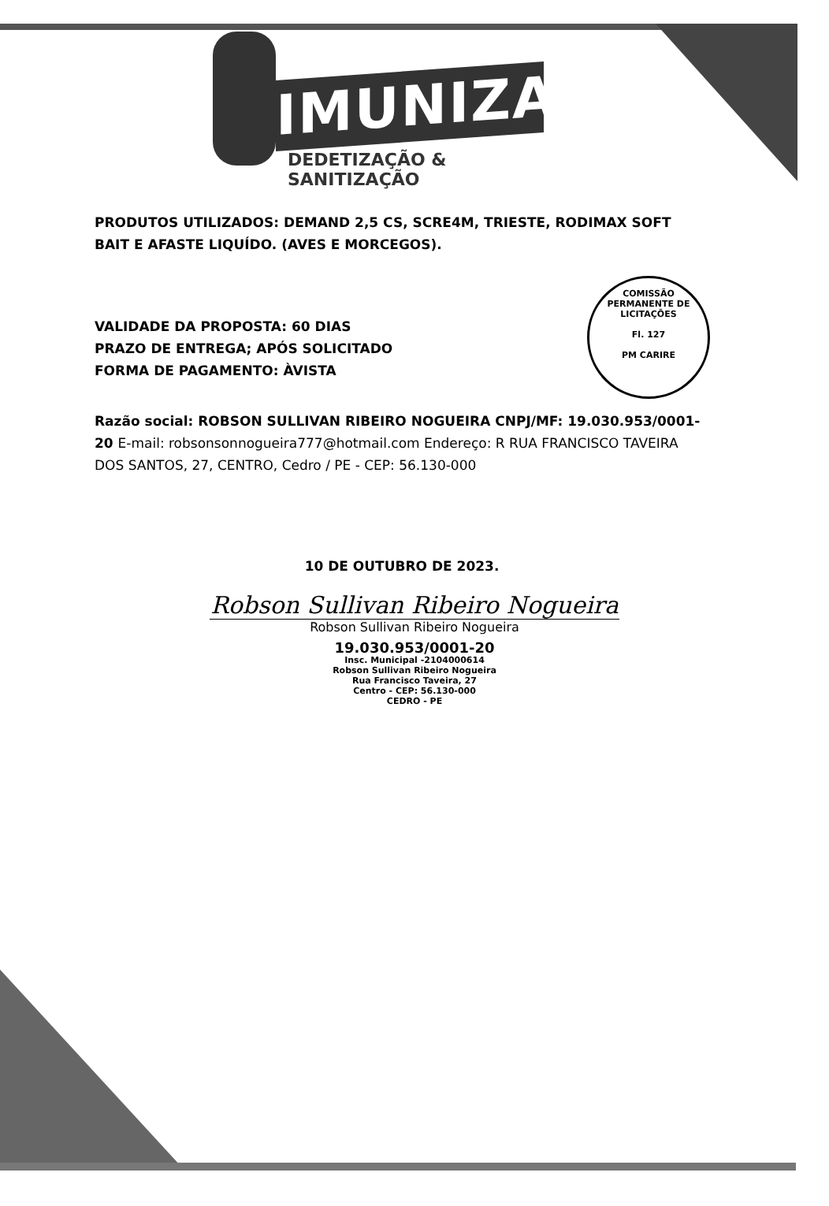IMUNIZAR
DEDETIZAÇÃO & SANITIZAÇÃO
COMISSÃO PERMANENTE DE LICITAÇÕES
Fl. 127
PM CARIRE
PRODUTOS UTILIZADOS: DEMAND 2,5 CS, SCRE4M, TRIESTE, RODIMAX SOFT BAIT E AFASTE LIQUÍDO. (AVES E MORCEGOS).
VALIDADE DA PROPOSTA: 60 DIAS
PRAZO DE ENTREGA; APÓS SOLICITADO
FORMA DE PAGAMENTO: ÀVISTA
Razão social: ROBSON SULLIVAN RIBEIRO NOGUEIRA CNPJ/MF: 19.030.953/0001-20 E-mail: robsonsonnogueira777@hotmail.com Endereço: R RUA FRANCISCO TAVEIRA DOS SANTOS, 27, CENTRO, Cedro / PE - CEP: 56.130-000
10 DE OUTUBRO DE 2023.
Robson Sullivan Ribeiro Nogueira
Robson Sullivan Ribeiro Nogueira
19.030.953/0001-20
Insc. Municipal -2104000614
Robson Sullivan Ribeiro Nogueira
Rua Francisco Taveira, 27
Centro - CEP: 56.130-000
CEDRO - PE